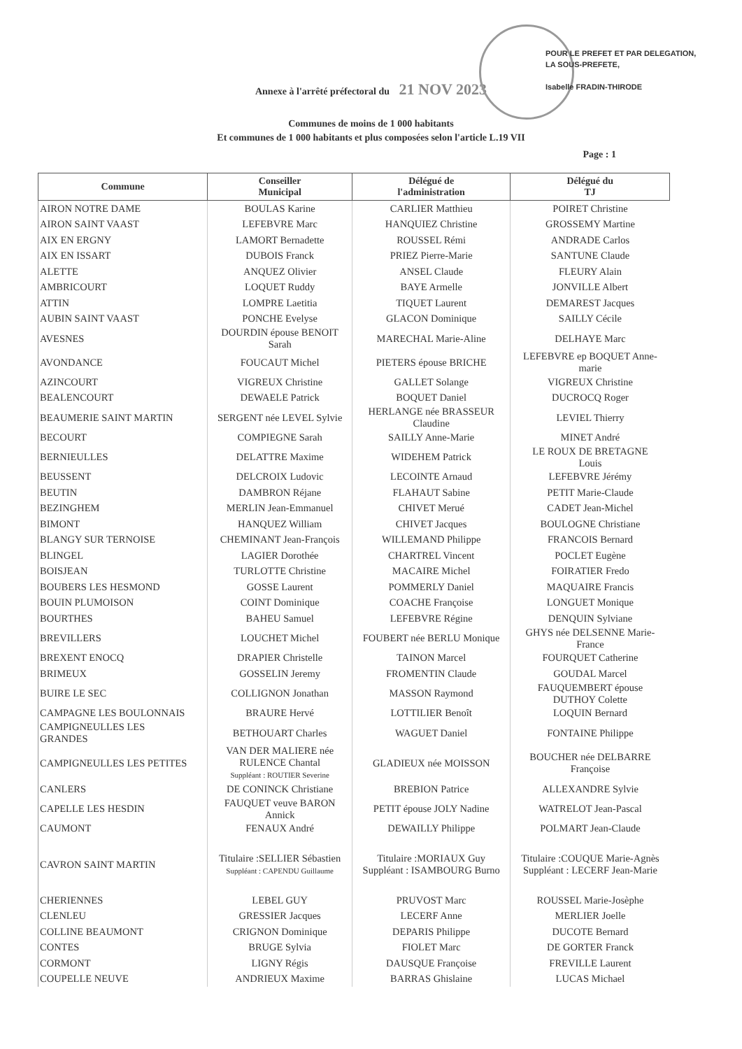POUR LE PREFET ET PAR DELEGATION,
LA SOUS-PREFETE,
Isabelle FRADIN-THIRODE
Annexe à l'arrêté préfectoral du 21 NOV 2023
Communes de moins de 1 000 habitants
Et communes de 1 000 habitants et plus composées selon l'article L.19 VII
Page : 1
| Commune | Conseiller Municipal | Délégué de l'administration | Délégué du TJ |
| --- | --- | --- | --- |
| AIRON NOTRE DAME | BOULAS Karine | CARLIER Matthieu | POIRET Christine |
| AIRON SAINT VAAST | LEFEBVRE Marc | HANQUIEZ Christine | GROSSEMY Martine |
| AIX EN ERGNY | LAMORT Bernadette | ROUSSEL Rémi | ANDRADE Carlos |
| AIX EN ISSART | DUBOIS Franck | PRIEZ Pierre-Marie | SANTUNE Claude |
| ALETTE | ANQUEZ Olivier | ANSEL Claude | FLEURY Alain |
| AMBRICOURT | LOQUET Ruddy | BAYE Armelle | JONVILLE Albert |
| ATTIN | LOMPRE Laetitia | TIQUET Laurent | DEMAREST Jacques |
| AUBIN SAINT VAAST | PONCHE Evelyse | GLACON Dominique | SAILLY Cécile |
| AVESNES | DOURDIN épouse BENOIT Sarah | MARECHAL Marie-Aline | DELHAYE Marc |
| AVONDANCE | FOUCAUT Michel | PIETERS épouse BRICHE | LEFEBVRE ep BOQUET Anne- marie |
| AZINCOURT | VIGREUX Christine | GALLET Solange | VIGREUX Christine |
| BEALENCOURT | DEWAELE Patrick | BOQUET Daniel | DUCROCQ Roger |
| BEAUMERIE SAINT MARTIN | SERGENT née LEVEL Sylvie | HERLANGE née BRASSEUR Claudine | LEVIEL Thierry |
| BECOURT | COMPIEGNE Sarah | SAILLY Anne-Marie | MINET André |
| BERNIEULLES | DELATTRE Maxime | WIDEHEM Patrick | LE ROUX DE BRETAGNE Louis |
| BEUSSENT | DELCROIX Ludovic | LECOINTE Arnaud | LEFEBVRE Jérémy |
| BEUTIN | DAMBRON Réjane | FLAHAUT Sabine | PETIT Marie-Claude |
| BEZINGHEM | MERLIN Jean-Emmanuel | CHIVET Merué | CADET Jean-Michel |
| BIMONT | HANQUEZ William | CHIVET Jacques | BOULOGNE Christiane |
| BLANGY SUR TERNOISE | CHEMINANT Jean-François | WILLEMAND Philippe | FRANCOIS Bernard |
| BLINGEL | LAGIER Dorothée | CHARTREL Vincent | POCLET Eugène |
| BOISJEAN | TURLOTTE Christine | MACAIRE Michel | FOIRATIER Fredo |
| BOUBERS LES HESMOND | GOSSE Laurent | POMMERLY Daniel | MAQUAIRE Francis |
| BOUIN PLUMOISON | COINT Dominique | COACHE Françoise | LONGUET Monique |
| BOURTHES | BAHEU Samuel | LEFEBVRE Régine | DENQUIN Sylviane |
| BREVILLERS | LOUCHET Michel | FOUBERT née BERLU Monique | GHYS née DELSENNE Marie- France |
| BREXENT ENOCQ | DRAPIER Christelle | TAINON Marcel | FOURQUET Catherine |
| BRIMEUX | GOSSELIN Jeremy | FROMENTIN Claude | GOUDAL Marcel |
| BUIRE LE SEC | COLLIGNON Jonathan | MASSON Raymond | FAUQUEMBERT épouse DUTHOY Colette |
| CAMPAGNE LES BOULONNAIS | BRAURE Hervé | LOTTILIER Benoît | LOQUIN Bernard |
| CAMPIGNEULLES LES GRANDES | BETHOUART Charles | WAGUET Daniel | FONTAINE Philippe |
| CAMPIGNEULLES LES PETITES | VAN DER MALIERE née RULENCE Chantal Suppléant : ROUTIER Severine | GLADIEUX née MOISSON | BOUCHER née DELBARRE Françoise |
| CANLERS | DE CONINCK Christiane | BREBION Patrice | ALLEXANDRE Sylvie |
| CAPELLE LES HESDIN | FAUQUET veuve BARON Annick | PETIT épouse JOLY Nadine | WATRELOT Jean-Pascal |
| CAUMONT | FENAUX André | DEWAILLY Philippe | POLMART Jean-Claude |
| CAVRON SAINT MARTIN | Titulaire :SELLIER Sébastien Suppléant : CAPENDU Guillaume | Titulaire :MORIAUX Guy Suppléant : ISAMBOURG Burno | Titulaire :COUQUE Marie-Agnès Suppléant : LECERF Jean-Marie |
| CHERIENNES | LEBEL GUY | PRUVOST Marc | ROUSSEL Marie-Josèphe |
| CLENLEU | GRESSIER Jacques | LECERF Anne | MERLIER Joelle |
| COLLINE BEAUMONT | CRIGNON Dominique | DEPARIS Philippe | DUCOTE Bernard |
| CONTES | BRUGE Sylvia | FIOLET Marc | DE GORTER Franck |
| CORMONT | LIGNY Régis | DAUSQUE Françoise | FREVILLE Laurent |
| COUPELLE NEUVE | ANDRIEUX Maxime | BARRAS Ghislaine | LUCAS Michael |